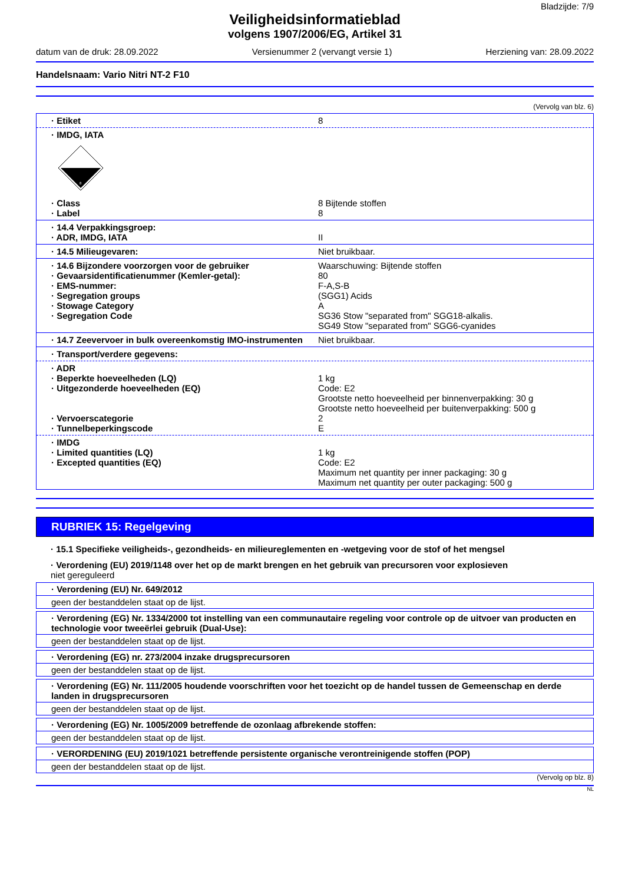Bladzijde: 7/9
Veiligheidsinformatieblad
volgens 1907/2006/EG, Artikel 31
datum van de druk: 28.09.2022 Versienummer 2 (vervangt versie 1) Herziening van: 28.09.2022
Handelsnaam: Vario Nitri NT-2 F10
(Vervolg van blz. 6)
· Etiket 8
· IMDG, IATA
8
· Class 8 Bijtende stoffen
· Label 8
· 14.4 Verpakkingsgroep:
· ADR, IMDG, IATA II
· 14.5 Milieugevaren: Niet bruikbaar.
· 14.6 Bijzondere voorzorgen voor de gebruiker Waarschuwing: Bijtende stoffen
· Gevaarsidentificatienummer (Kemler-getal): 80
· EMS-nummer: F-A,S-B
· Segregation groups (SGG1) Acids
· Stowage Category A
· Segregation Code SG36 Stow "separated from" SGG18-alkalis.
SG49 Stow "separated from" SGG6-cyanides
· 14.7 Zeevervoer in bulk overeenkomstig IMO-instrumenten Niet bruikbaar.
· Transport/verdere gegevens:
· ADR
· Beperkte hoeveelheden (LQ) 1 kg
· Uitgezonderde hoeveelheden (EQ) Code: E2
Grootste netto hoeveelheid per binnenverpakking: 30 g
Grootste netto hoeveelheid per buitenverpakking: 500 g
· Vervoerscategorie 2
· Tunnelbeperkingscode E
· IMDG
· Limited quantities (LQ) 1 kg
· Excepted quantities (EQ) Code: E2
Maximum net quantity per inner packaging: 30 g
Maximum net quantity per outer packaging: 500 g
RUBRIEK 15: Regelgeving
· 15.1 Specifieke veiligheids-, gezondheids- en milieureglementen en -wetgeving voor de stof of het mengsel
· Verordening (EU) 2019/1148 over het op de markt brengen en het gebruik van precursoren voor explosieven
niet gereguleerd
· Verordening (EU) Nr. 649/2012
geen der bestanddelen staat op de lijst.
· Verordening (EG) Nr. 1334/2000 tot instelling van een communautaire regeling voor controle op de uitvoer van producten en technologie voor tweeërlei gebruik (Dual-Use):
geen der bestanddelen staat op de lijst.
· Verordening (EG) nr. 273/2004 inzake drugsprecursoren
geen der bestanddelen staat op de lijst.
· Verordening (EG) Nr. 111/2005 houdende voorschriften voor het toezicht op de handel tussen de Gemeenschap en derde landen in drugsprecursoren
geen der bestanddelen staat op de lijst.
· Verordening (EG) Nr. 1005/2009 betreffende de ozonlaag afbrekende stoffen:
geen der bestanddelen staat op de lijst.
· VERORDENING (EU) 2019/1021 betreffende persistente organische verontreinigende stoffen (POP)
geen der bestanddelen staat op de lijst.
(Vervolg op blz. 8)
NL